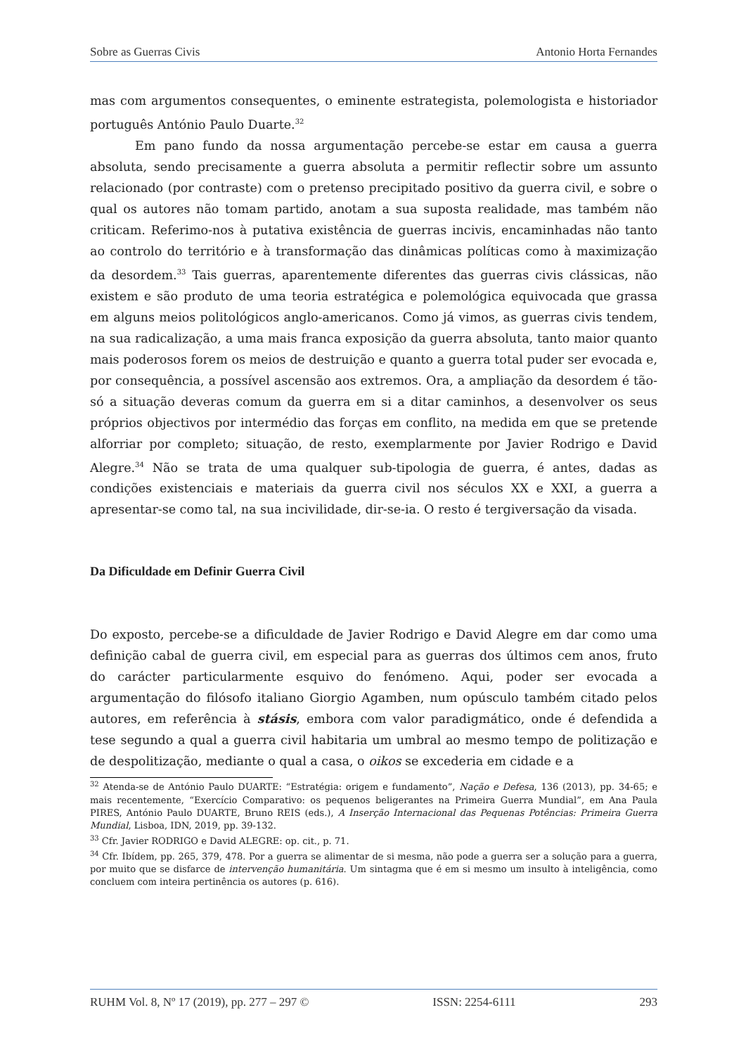Sobre as Guerras Civis Antonio Horta Fernandes
mas com argumentos consequentes, o eminente estrategista, polemologista e historiador português António Paulo Duarte.<sup>32</sup>
Em pano fundo da nossa argumentação percebe-se estar em causa a guerra absoluta, sendo precisamente a guerra absoluta a permitir reflectir sobre um assunto relacionado (por contraste) com o pretenso precipitado positivo da guerra civil, e sobre o qual os autores não tomam partido, anotam a sua suposta realidade, mas também não criticam. Referimo-nos à putativa existência de guerras incivis, encaminhadas não tanto ao controlo do território e à transformação das dinâmicas políticas como à maximização da desordem.<sup>33</sup> Tais guerras, aparentemente diferentes das guerras civis clássicas, não existem e são produto de uma teoria estratégica e polemológica equivocada que grassa em alguns meios politológicos anglo-americanos. Como já vimos, as guerras civis tendem, na sua radicalização, a uma mais franca exposição da guerra absoluta, tanto maior quanto mais poderosos forem os meios de destruição e quanto a guerra total puder ser evocada e, por consequência, a possível ascensão aos extremos. Ora, a ampliação da desordem é tão-só a situação deveras comum da guerra em si a ditar caminhos, a desenvolver os seus próprios objectivos por intermédio das forças em conflito, na medida em que se pretende alforriar por completo; situação, de resto, exemplarmente por Javier Rodrigo e David Alegre.<sup>34</sup> Não se trata de uma qualquer sub-tipologia de guerra, é antes, dadas as condições existenciais e materiais da guerra civil nos séculos XX e XXI, a guerra a apresentar-se como tal, na sua incivilidade, dir-se-ia. O resto é tergiversação da visada.
Da Dificuldade em Definir Guerra Civil
Do exposto, percebe-se a dificuldade de Javier Rodrigo e David Alegre em dar como uma definição cabal de guerra civil, em especial para as guerras dos últimos cem anos, fruto do carácter particularmente esquivo do fenómeno. Aqui, poder ser evocada a argumentação do filósofo italiano Giorgio Agamben, num opúsculo também citado pelos autores, em referência à stásis, embora com valor paradigmático, onde é defendida a tese segundo a qual a guerra civil habitaria um umbral ao mesmo tempo de politização e de despolitização, mediante o qual a casa, o oikos se excederia em cidade e a
<sup>32</sup> Atenda-se de António Paulo DUARTE: “Estratégia: origem e fundamento”, Nação e Defesa, 136 (2013), pp. 34-65; e mais recentemente, “Exercício Comparativo: os pequenos beligerantes na Primeira Guerra Mundial”, em Ana Paula PIRES, António Paulo DUARTE, Bruno REIS (eds.), A Inserção Internacional das Pequenas Potências: Primeira Guerra Mundial, Lisboa, IDN, 2019, pp. 39-132.
<sup>33</sup> Cfr. Javier RODRIGO e David ALEGRE: op. cit., p. 71.
<sup>34</sup> Cfr. Ibídem, pp. 265, 379, 478. Por a guerra se alimentar de si mesma, não pode a guerra ser a solução para a guerra, por muito que se disfarce de intervenção humanitária. Um sintagma que é em si mesmo um insulto à inteligência, como concluem com inteira pertinência os autores (p. 616).
RUHM Vol. 8, Nº 17 (2019), pp. 277 – 297 © ISSN: 2254-6111 293